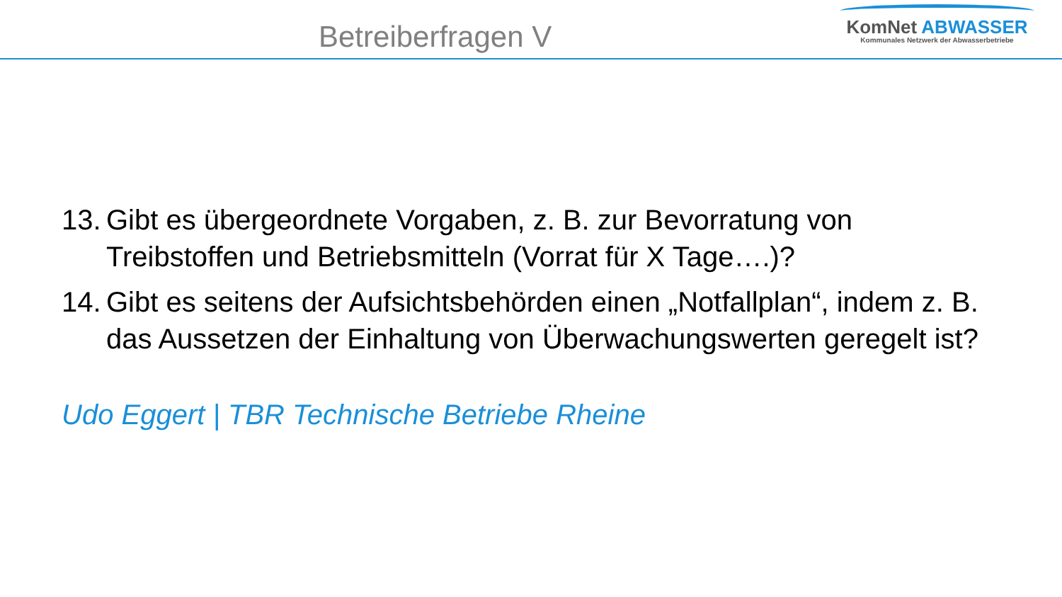Betreiberfragen V
KomNet ABWASSER
Kommunales Netzwerk der Abwasserbetriebe
13. Gibt es übergeordnete Vorgaben, z. B. zur Bevorratung von Treibstoffen und Betriebsmitteln (Vorrat für X Tage….)?
14. Gibt es seitens der Aufsichtsbehörden einen „Notfallplan“, indem z. B. das Aussetzen der Einhaltung von Überwachungswerten geregelt ist?
Udo Eggert | TBR Technische Betriebe Rheine